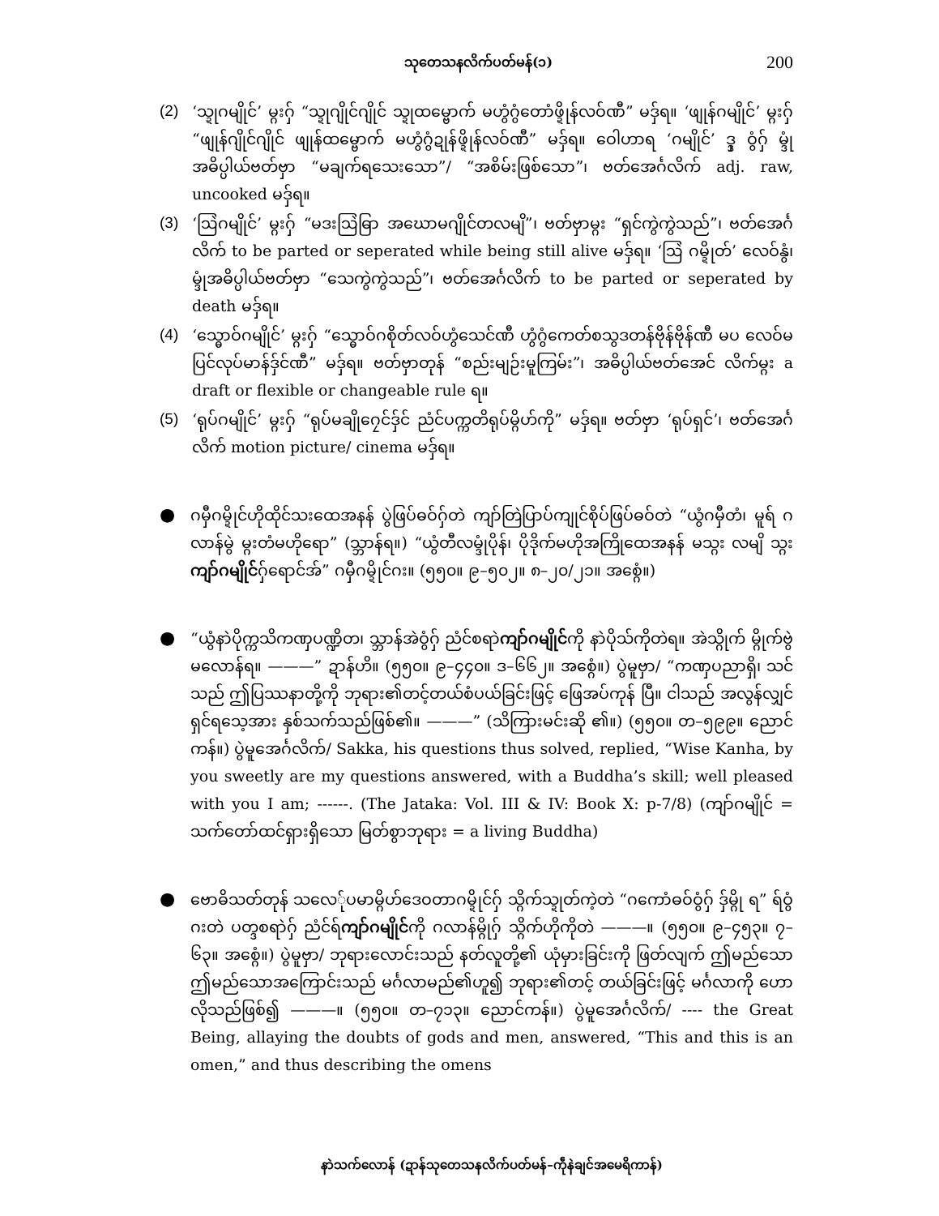သုတေသနလိက်ပတ်မန်(၁) 200
(2) ‘သ္ဍုဂမျိုင်’ မ္ဂးဂှ် “သ္ဍုဂျိုင်ဂျိုင် သ္ဍုထမ္ဗောက် မဟွံဂွံတောံဖ္ဍိုန်လဝ်ဏီ” မဒှ်ရ။ ‘ဖျုန်ဂမျိုင်’ မ္ဂးဂှ် “ဖျုန်ဂျိုင်ဂျိုင် ဖျုန်ထမ္ဗောက် မဟွံဂွံဍုန်ဖ္ဍိုန်လဝ်ဏီ” မဒှ်ရ။ ဝေါဟာရ ‘ဂမျိုင်’ ဒ္ဒှ ဝွံဂှ် မ္ဒုံအဓိပ္ပါယ်ဗတ်ဗှာ “မချက်ရသေးသော”/ “အစိမ်းဖြစ်သော”၊ ဗတ်အေင်္ဂလိက် adj. raw, uncooked မဒှ်ရ။
(3) ‘ဩဲဂမျိုင်’ မ္ဂးဂှ် “မဒးဩဲဓြာ အဃောမဂျိုင်တလမျိ”၊ ဗတ်ဗှာမ္ဂး “ရှင်ကွဲကွဲသည်”၊ ဗတ်အေင်္ဂလိက် to be parted or seperated while being still alive မဒှ်ရ။ ‘ဩဲ ဂမ္ဍိုတ်’ လေဝ်နွံ၊ မ္ဒုံအဓိပ္ပါယ်ဗတ်ဗှာ “သေကွဲကွဲသည်”၊ ဗတ်အေင်္ဂလိက် to be parted or seperated by death မဒှ်ရ။
(4) ‘သ္ဓောဝ်ဂမျိုင်’ မ္ဂးဂှ် “သ္ဓောဝ်ဂစိုတ်လဝ်ဟွံသေင်ဏီ ဟွံဂွံကေတ်စသွဒတန်ဗိုန်ဗိုန်ဏီ မပ လေဝ်မပြင်လုပ်မာန်ဒှ်င်ဏီ” မဒှ်ရ။ ဗတ်ဗှာတုန် “စည်းမျဉ်းမူကြမ်း”၊ အဓိပ္ပါယ်ဗတ်အေင် လိက်မ္ဂး a draft or flexible or changeable rule ရ။
(5) ‘ရုပ်ဂမျိုင်’ မ္ဂးဂှ် “ရုပ်မချိုဂၠေင်ဒှ်င် ညံင်ပက္ကတိရုပ်မ္ဂိဟ်ကို” မဒှ်ရ။ ဗတ်ဗှာ ‘ရုပ်ရှင်’၊ ဗတ်အေင်္ဂလိက် motion picture/ cinema မဒှ်ရ။
●
ဂမှီဂမ္ဍိုင်ဟိုထိုင်သးထေအနန် ပွဲဖြပ်ဓဝ်ဂှ်တဲ ကျာ်တြဲပြာပ်ကျုင်စိုပ်ဖြပ်ဓဝ်တဲ “ယွံဂမှီတံ၊ မူရ် ဂလာန်မွဲ မ္ဂးတံမဟိုရော” (သ္ဘာန်ရ။) “ယွံတီလမ္ဒုံပိုန်၊ ပိုဒိုက်မဟိုအကြိုထေအနန် မသ္ဂး လမျိ သ္ဂးကျာ်ဂမျိုင်ဂှ်ရောင်အ်” ဂမှီဂမ္ဍိုင်ဂး။ (၅၅၀။ ၉–၅၀၂။ ၈–၂၀/၂၁။ အစ္ဂေံ။)
●
“ယွံနာဲပိုက္ကသိကဏှပဏ္ဍိတ၊ သ္ဘာန်အဲဝွံဂှ် ညံင်စရာဲကျာ်ဂမျိုင်ကို နာဲပိုသ်ကိုတဲရ။ အဲသ္ဂိုက် မ္ဂိုက်ဗွဲမလောန်ရ။ ———” ဍာန်ဟိ။ (၅၅၀။ ၉–၄၄၀။ ဒ–၆၆၂။ အစ္ဂေံ။) ပွဲမူဗှာ/ “ကဏှပညာရှိ၊ သင်သည် ဤပြဿနာတို့ကို ဘုရား၏တင့်တယ်စံပယ်ခြင်းဖြင့် ဖြေအပ်ကုန် ပြီ။ ငါသည် အလွန်လျှင် ရှင်ရသေ့အား နှစ်သက်သည်ဖြစ်၏။ ———” (သိကြားမင်းဆို ၏။) (၅၅၀။ တ–၅၉၉။ ညောင်ကန်။) ပွဲမူအေင်္ဂလိက်/ Sakka, his questions thus solved, replied, “Wise Kanha, by you sweetly are my questions answered, with a Buddha’s skill; well pleased with you I am; ------. (The Jataka: Vol. III & IV: Book X: p-7/8) (ကျာ်ဂမျိုင် = သက်တော်ထင်ရှားရှိသော မြတ်စွာဘုရား = a living Buddha)
●
ဗောဓိသတ်တုန် သလေ်ုပမာမ္ဂိဟ်ဒေဝတာဂမ္ဍိုင်ဂှ် သ္ဂိက်သ္ဍုတ်ကဲ့တဲ “ဂကောံဓဝ်ဝွံဂှ် ဒှ်မ္ဂို ရ” ရ်ဝွံဂးတဲ ပတ္ဒစရာဲဂှ် ညံင်ရ်ကျာ်ဂမျိုင်ကို ဂလာန်မ္ဂိုဂှ် သ္ဂိက်ဟိုကိုတဲ ———။ (၅၅၀။ ၉–၄၅၃။ ၇–၆၃။ အစ္ဂေံ။) ပွဲမူဗှာ/ ဘုရားလောင်းသည် နတ်လူတို့၏ ယုံမှားခြင်းကို ဖြတ်လျက် ဤမည်သော ဤမည်သောအကြောင်းသည် မင်္ဂလာမည်၏ဟူ၍ ဘုရား၏တင့် တယ်ခြင်းဖြင့် မင်္ဂလာကို ဟောလိုသည်ဖြစ်၍ ———။ (၅၅၀။ တ–၇၁၃။ ညောင်ကန်။) ပွဲမူအေင်္ဂလိက်/ ---- the Great Being, allaying the doubts of gods and men, answered, “This and this is an omen,” and thus describing the omens
နာဲသက်လောန် (ဍာန်သုတေသနလိက်ပတ်မန်–ကဵုနဲချင်အမေရိကာန်)